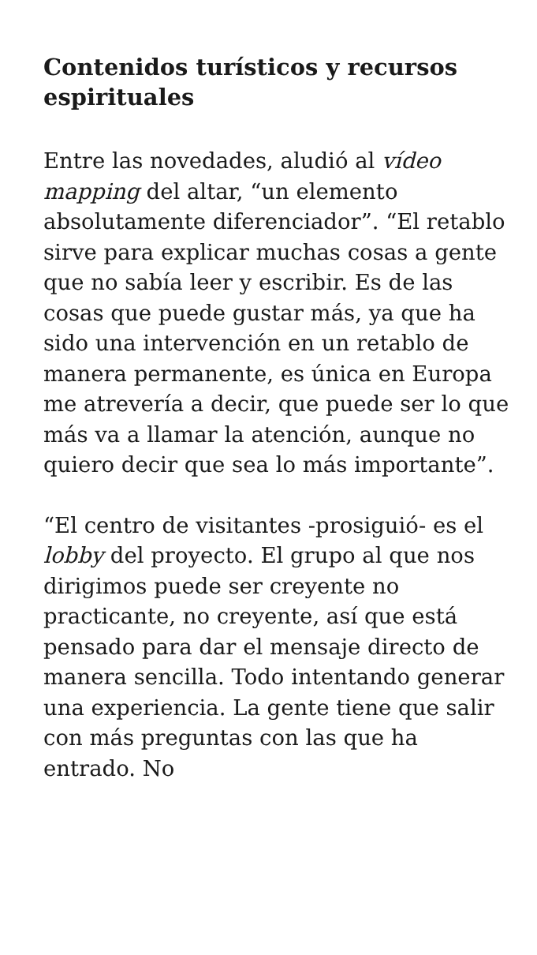Contenidos turísticos y recursos espirituales
Entre las novedades, aludió al vídeo mapping del altar, “un elemento absolutamente diferenciador”. “El retablo sirve para explicar muchas cosas a gente que no sabía leer y escribir. Es de las cosas que puede gustar más, ya que ha sido una intervención en un retablo de manera permanente, es única en Europa me atrevería a decir, que puede ser lo que más va a llamar la atención, aunque no quiero decir que sea lo más importante”.
“El centro de visitantes -prosiguió- es el lobby del proyecto. El grupo al que nos dirigimos puede ser creyente no practicante, no creyente, así que está pensado para dar el mensaje directo de manera sencilla. Todo intentando generar una experiencia. La gente tiene que salir con más preguntas con las que ha entrado. No